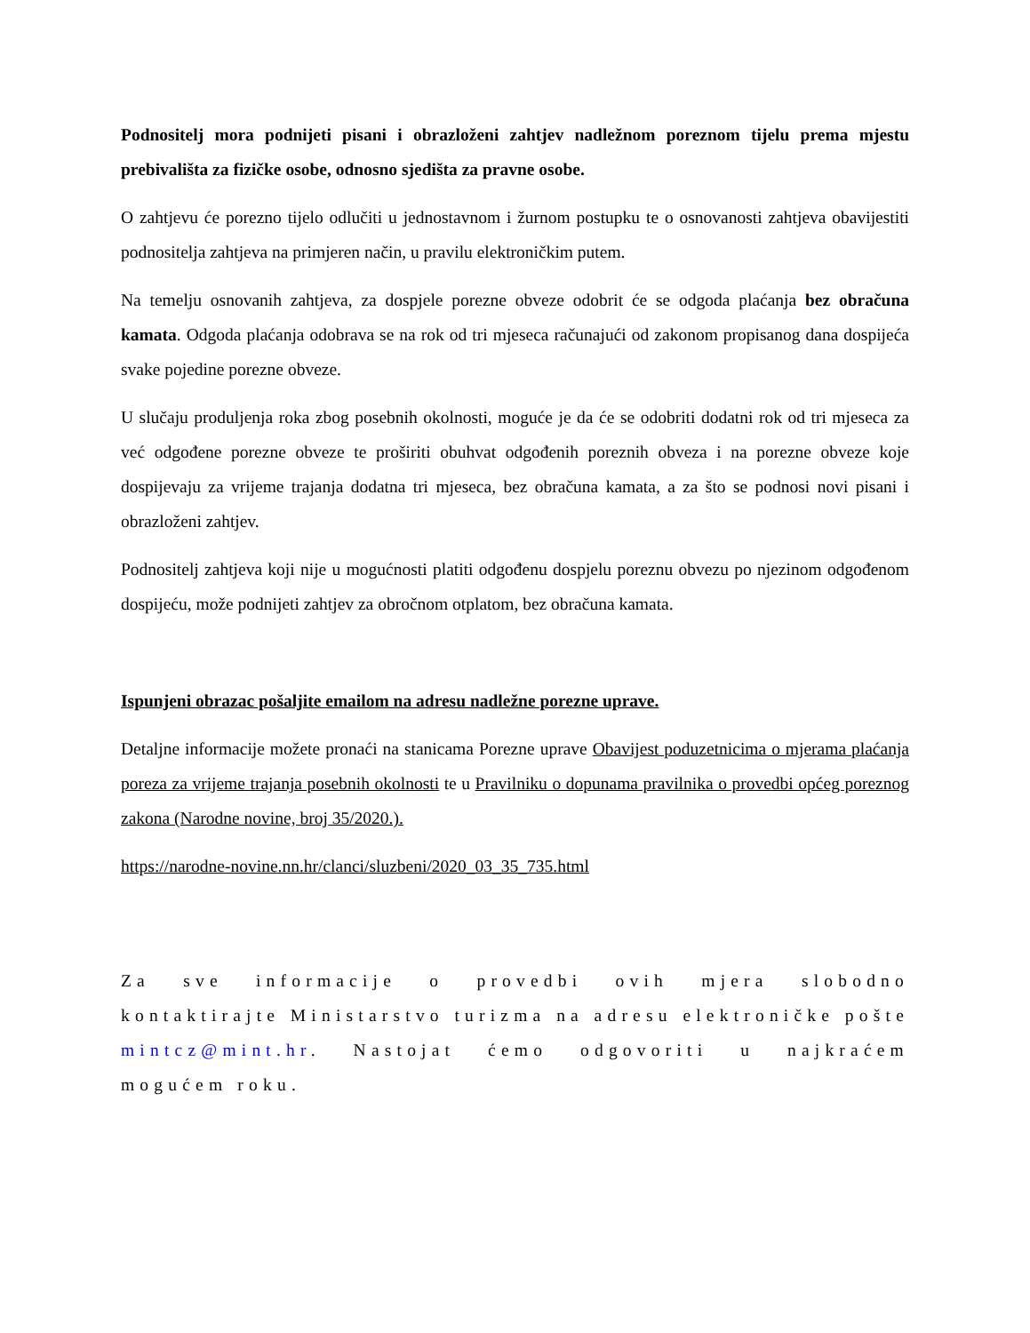Podnositelj mora podnijeti pisani i obrazloženi zahtjev nadležnom poreznom tijelu prema mjestu prebivališta za fizičke osobe, odnosno sjedišta za pravne osobe.
O zahtjevu će porezno tijelo odlučiti u jednostavnom i žurnom postupku te o osnovanosti zahtjeva obavijestiti podnositelja zahtjeva na primjeren način, u pravilu elektroničkim putem.
Na temelju osnovanih zahtjeva, za dospjele porezne obveze odobrit će se odgoda plaćanja bez obračuna kamata. Odgoda plaćanja odobrava se na rok od tri mjeseca računajući od zakonom propisanog dana dospijeća svake pojedine porezne obveze.
U slučaju produljenja roka zbog posebnih okolnosti, moguće je da će se odobriti dodatni rok od tri mjeseca za već odgođene porezne obveze te proširiti obuhvat odgođenih poreznih obveza i na porezne obveze koje dospijevaju za vrijeme trajanja dodatna tri mjeseca, bez obračuna kamata, a za što se podnosi novi pisani i obrazloženi zahtjev.
Podnositelj zahtjeva koji nije u mogućnosti platiti odgođenu dospjelu poreznu obvezu po njezinom odgođenom dospijeću, može podnijeti zahtjev za obročnom otplatom, bez obračuna kamata.
Ispunjeni obrazac pošaljite emailom na adresu nadležne porezne uprave.
Detaljne informacije možete pronaći na stanicama Porezne uprave Obavijest poduzetnicima o mjerama plaćanja poreza za vrijeme trajanja posebnih okolnosti te u Pravilniku o dopunama pravilnika o provedbi općeg poreznog zakona (Narodne novine, broj 35/2020.).
https://narodne-novine.nn.hr/clanci/sluzbeni/2020_03_35_735.html
Za sve informacije o provedbi ovih mjera slobodno kontaktirajte Ministarstvo turizma na adresu elektroničke pošte mintcz@mint.hr. Nastojat ćemo odgovoriti u najkraćem mogućem roku.